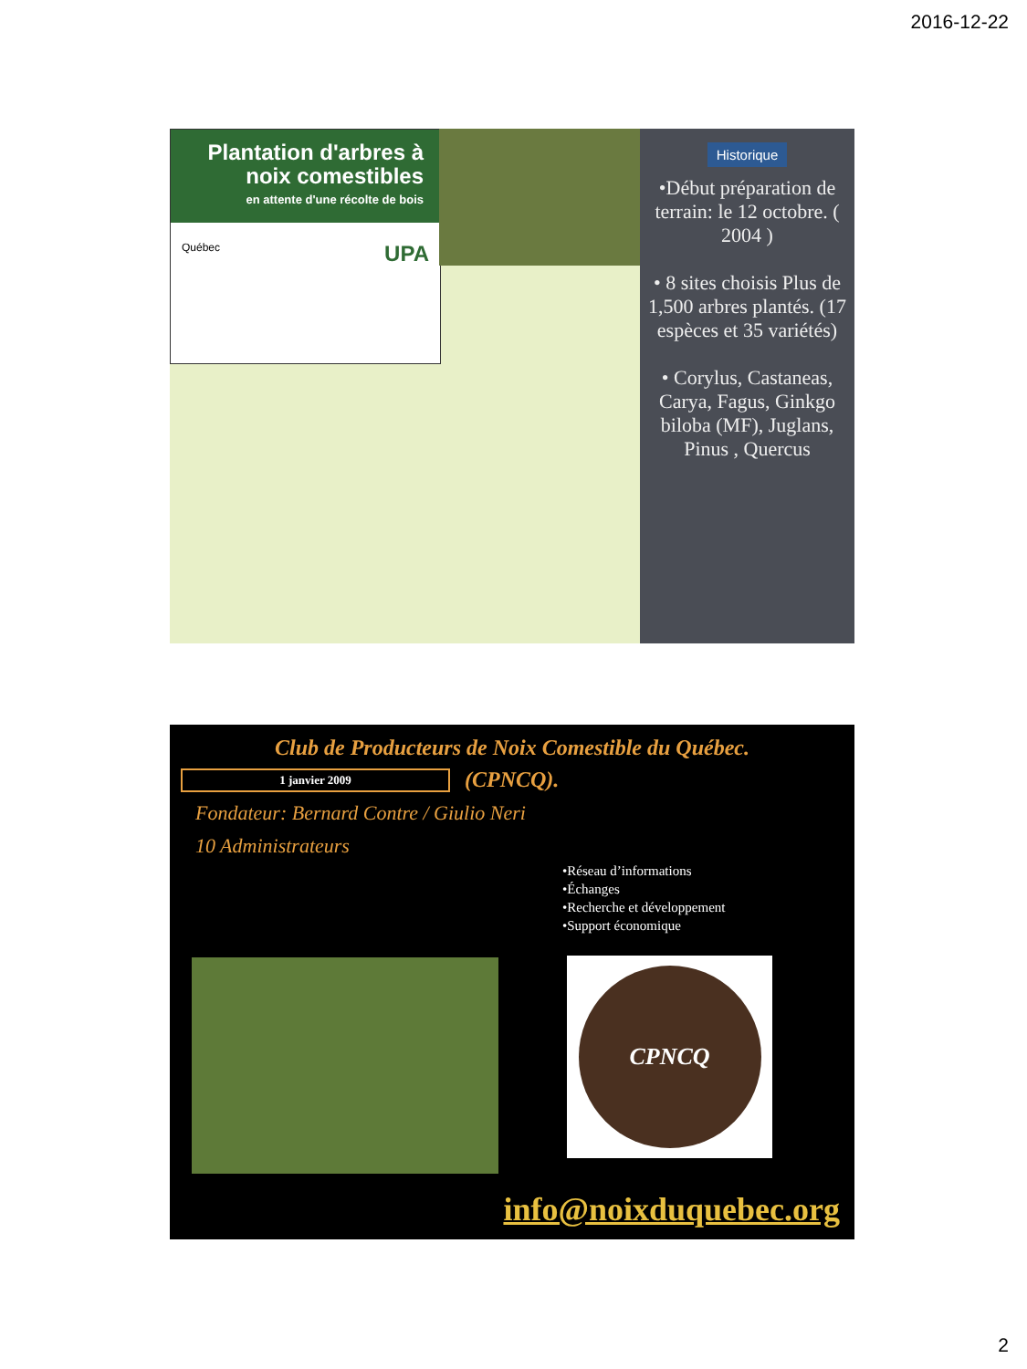2016-12-22
Plantation d'arbres à noix comestibles
en attente d'une récolte de bois
Québec UPA
Historique
•Début préparation de terrain: le 12 octobre. ( 2004 )
• 8 sites choisis Plus de 1,500 arbres plantés. (17 espèces et 35 variétés)
• Corylus, Castaneas, Carya, Fagus, Ginkgo biloba (MF), Juglans, Pinus , Quercus
Club de Producteurs de Noix Comestible du Québec.
1 janvier 2009
(CPNCQ).
Fondateur: Bernard Contre / Giulio Neri
10 Administrateurs
•Réseau d’informations
•Échanges
•Recherche et développement
•Support économique
CPNCQ
info@noixduquebec.org
2